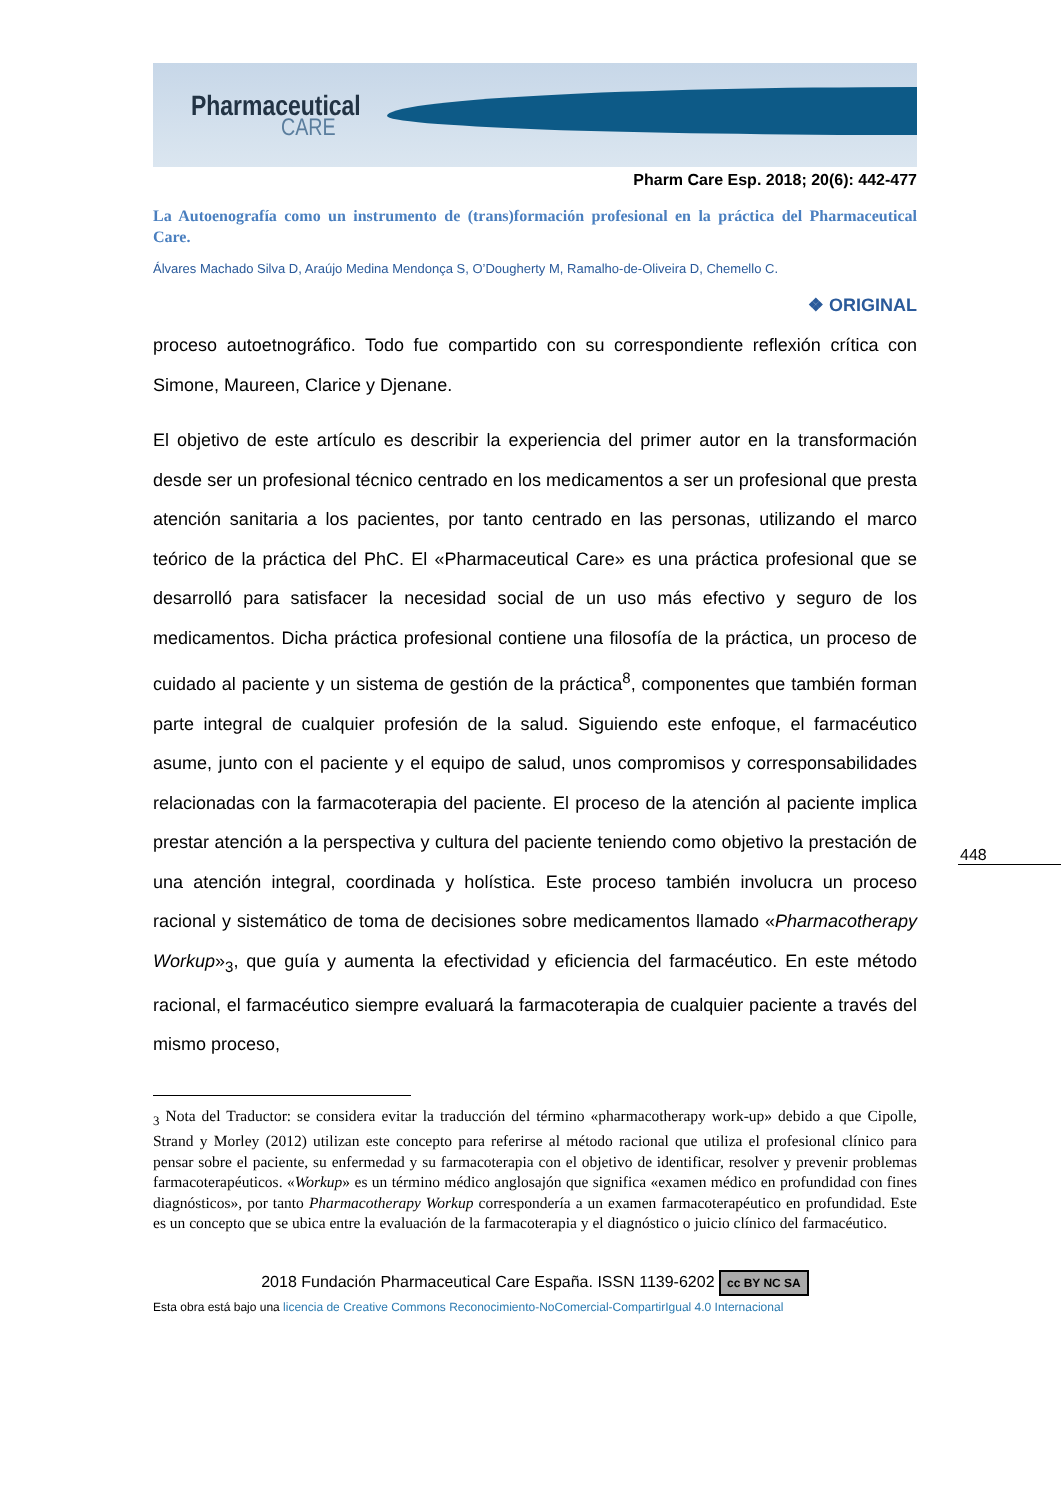Pharmaceutical
CARE
Pharm Care Esp. 2018; 20(6): 442-477
La Autoenografía como un instrumento de (trans)formación profesional en la práctica del Pharmaceutical Care.
Álvares Machado Silva D, Araújo Medina Mendonça S, O’Dougherty M, Ramalho-de-Oliveira D, Chemello C.
❖ ORIGINAL
proceso autoetnográfico. Todo fue compartido con su correspondiente reflexión crítica con Simone, Maureen, Clarice y Djenane.
El objetivo de este artículo es describir la experiencia del primer autor en la transformación desde ser un profesional técnico centrado en los medicamentos a ser un profesional que presta atención sanitaria a los pacientes, por tanto centrado en las personas, utilizando el marco teórico de la práctica del PhC. El «Pharmaceutical Care» es una práctica profesional que se desarrolló para satisfacer la necesidad social de un uso más efectivo y seguro de los medicamentos. Dicha práctica profesional contiene una filosofía de la práctica, un proceso de cuidado al paciente y un sistema de gestión de la práctica<sup>8</sup>, componentes que también forman parte integral de cualquier profesión de la salud. Siguiendo este enfoque, el farmacéutico asume, junto con el paciente y el equipo de salud, unos compromisos y corresponsabilidades relacionadas con la farmacoterapia del paciente. El proceso de la atención al paciente implica prestar atención a la perspectiva y cultura del paciente teniendo como objetivo la prestación de una atención integral, coordinada y holística. Este proceso también involucra un proceso racional y sistemático de toma de decisiones sobre medicamentos llamado «Pharmacotherapy Workup»<sub>3</sub>, que guía y aumenta la efectividad y eficiencia del farmacéutico. En este método racional, el farmacéutico siempre evaluará la farmacoterapia de cualquier paciente a través del mismo proceso,
<sub>3</sub> Nota del Traductor: se considera evitar la traducción del término «pharmacotherapy work-up» debido a que Cipolle, Strand y Morley (2012) utilizan este concepto para referirse al método racional que utiliza el profesional clínico para pensar sobre el paciente, su enfermedad y su farmacoterapia con el objetivo de identificar, resolver y prevenir problemas farmacoterapéuticos. «Workup» es un término médico anglosajón que significa «examen médico en profundidad con fines diagnósticos», por tanto Pharmacotherapy Workup correspondería a un examen farmacoterapéutico en profundidad. Este es un concepto que se ubica entre la evaluación de la farmacoterapia y el diagnóstico o juicio clínico del farmacéutico.
2018 Fundación Pharmaceutical Care España. ISSN 1139-6202 cc BY NC SA
Esta obra está bajo una licencia de Creative Commons Reconocimiento-NoComercial-CompartirIgual 4.0 Internacional
448